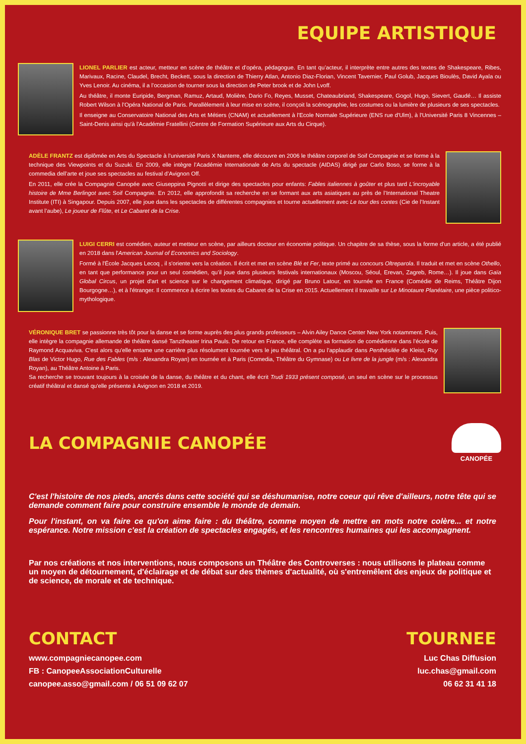EQUIPE ARTISTIQUE
LIONEL PARLIER est acteur, metteur en scène de théâtre et d’opéra, pédagogue. En tant qu’acteur, il interprète entre autres des textes de Shakespeare, Ribes, Marivaux, Racine, Claudel, Brecht, Beckett, sous la direction de Thierry Atlan, Antonio Diaz-Florian, Vincent Tavernier, Paul Golub, Jacques Bioulès, David Ayala ou Yves Lenoir. Au cinéma, il a l’occasion de tourner sous la direction de Peter brook et de John Lvoff.
Au théâtre, il monte Euripide, Bergman, Ramuz, Artaud, Molière, Dario Fo, Reyes, Musset, Chateaubriand, Shakespeare, Gogol, Hugo, Sievert, Gaudé… Il assiste Robert Wilson à l’Opéra National de Paris. Parallèlement à leur mise en scène, il conçoit la scénographie, les costumes ou la lumière de plusieurs de ses spectacles.
Il enseigne au Conservatoire National des Arts et Métiers (CNAM) et actuellement à l'Ecole Normale Supérieure (ENS rue d'Ulm), à l'Université Paris 8 Vincennes – Saint-Denis ainsi qu'à l'Académie Fratellini (Centre de Formation Supérieure aux Arts du Cirque).
ADÈLE FRANTZ est diplômée en Arts du Spectacle à l’université Paris X Nanterre, elle découvre en 2006 le théâtre corporel de Soif Compagnie et se forme à la technique des Viewpoints et du Suzuki. En 2009, elle intègre l’Académie Internationale de Arts du spectacle (AIDAS) dirigé par Carlo Boso, se forme à la commedia dell’arte et joue ses spectacles au festival d’Avignon Off.
En 2011, elle crée la Compagnie Canopée avec Giuseppina Pignotti et dirige des spectacles pour enfants: Fables italiennes à goûter et plus tard L'incroyable histoire de Mme Berlingot avec Soif Compagnie. En 2012, elle approfondit sa recherche en se formant aux arts asiatiques au près de l’International Theatre Institute (ITI) à Singapour. Depuis 2007, elle joue dans les spectacles de différentes compagnies et tourne actuellement avec Le tour des contes (Cie de l’Instant avant l’aube), Le joueur de Flûte, et Le Cabaret de la Crise.
LUIGI CERRI est comédien, auteur et metteur en scène, par ailleurs docteur en économie politique. Un chapitre de sa thèse, sous la forme d'un article, a été publié en 2018 dans l'American Journal of Economics and Sociology.
Formé à l'École Jacques Lecoq , il s'oriente vers la création. Il écrit et met en scène Blé et Fer, texte primé au concours Oltreparola. Il traduit et met en scène Othello, en tant que performance pour un seul comédien, qu’il joue dans plusieurs festivals internationaux (Moscou, Séoul, Erevan, Zagreb, Rome…). Il joue dans Gaïa Global Circus, un projet d'art et science sur le changement climatique, dirigé par Bruno Latour, en tournée en France (Comédie de Reims, Théâtre Dijon Bourgogne…), et à l'étranger. Il commence à écrire les textes du Cabaret de la Crise en 2015. Actuellement il travaille sur Le Minotaure Planétaire, une pièce politico-mythologique.
VÉRONIQUE BRET se passionne très tôt pour la danse et se forme auprès des plus grands professeurs – Alvin Ailey Dance Center New York notamment. Puis, elle intègre la compagnie allemande de théâtre dansé Tanztheater Irina Pauls. De retour en France, elle complète sa formation de comédienne dans l'école de Raymond Acquaviva. C'est alors qu'elle entame une carrière plus résolument tournée vers le jeu théâtral. On a pu l'applaudir dans Penthésilée de Kleist, Ruy Blas de Victor Hugo, Rue des Fables (m/s : Alexandra Royan) en tournée et à Paris (Comedia, Théâtre du Gymnase) ou Le livre de la jungle (m/s : Alexandra Royan), au Théâtre Antoine à Paris.
Sa recherche se trouvant toujours à la croisée de la danse, du théâtre et du chant, elle écrit Trudi 1933 présent composé, un seul en scène sur le processus créatif théâtral et dansé qu'elle présente à Avignon en 2018 et 2019.
LA COMPAGNIE CANOPÉE
CANOPÉE
C'est l'histoire de nos pieds, ancrés dans cette société qui se déshumanise, notre coeur qui rêve d'ailleurs, notre tête qui se demande comment faire pour construire ensemble le monde de demain.
Pour l'instant, on va faire ce qu'on aime faire : du théâtre, comme moyen de mettre en mots notre colère... et notre espérance. Notre mission c'est la création de spectacles engagés, et les rencontres humaines qui les accompagnent.
Par nos créations et nos interventions, nous composons un Théâtre des Controverses : nous utilisons le plateau comme un moyen de détournement, d'éclairage et de débat sur des thèmes d'actualité, où s'entremêlent des enjeux de politique et de science, de morale et de technique.
CONTACT
www.compagniecanopee.com
FB : CanopeeAssociationCulturelle
canopee.asso@gmail.com / 06 51 09 62 07
TOURNEE
Luc Chas Diffusion
luc.chas@gmail.com
06 62 31 41 18